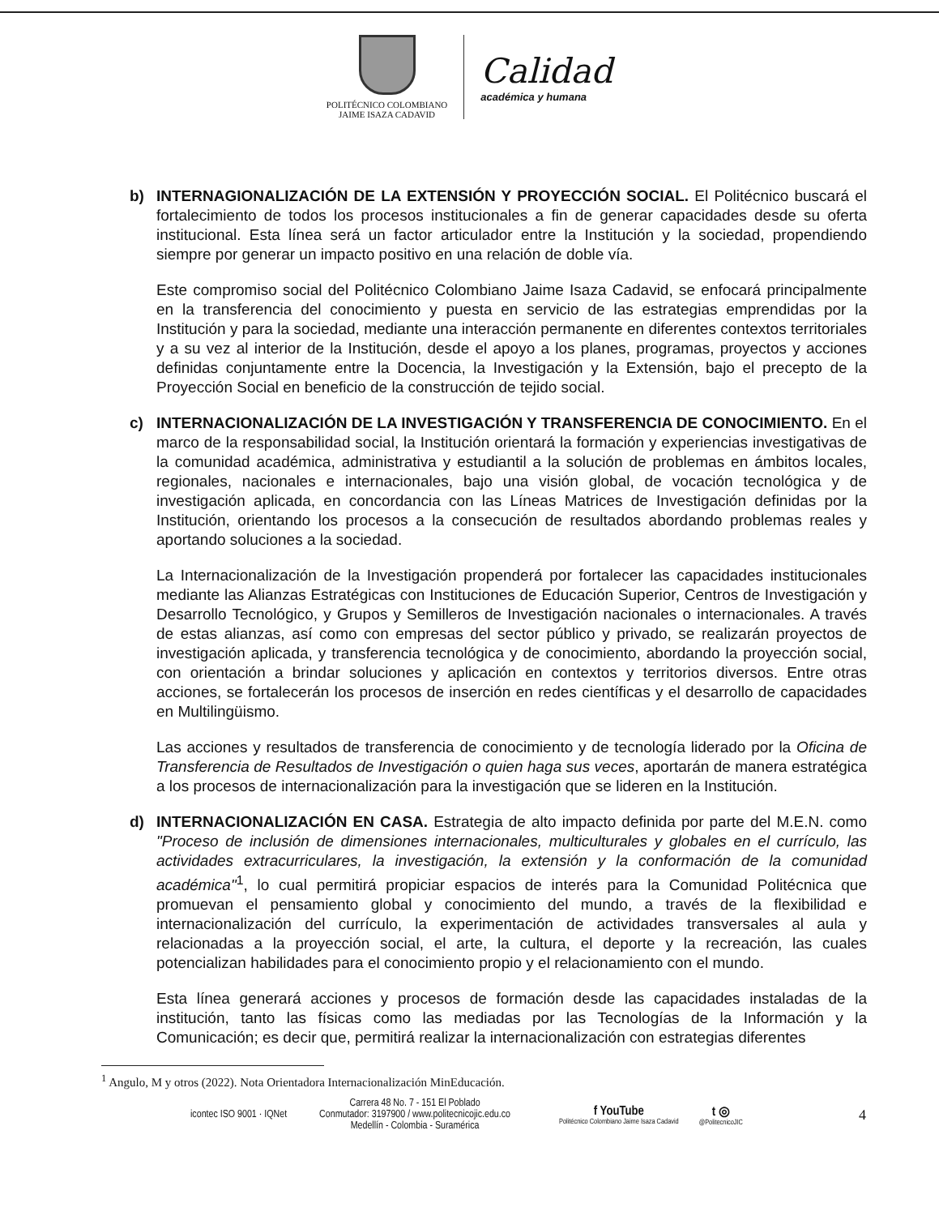POLITÉCNICO COLOMBIANO
JAIME ISAZA CADAVID
Calidad
académica y humana
b) INTERNAGIONALIZACIÓN DE LA EXTENSIÓN Y PROYECCIÓN SOCIAL. El Politécnico buscará el fortalecimiento de todos los procesos institucionales a fin de generar capacidades desde su oferta institucional. Esta línea será un factor articulador entre la Institución y la sociedad, propendiendo siempre por generar un impacto positivo en una relación de doble vía.
Este compromiso social del Politécnico Colombiano Jaime Isaza Cadavid, se enfocará principalmente en la transferencia del conocimiento y puesta en servicio de las estrategias emprendidas por la Institución y para la sociedad, mediante una interacción permanente en diferentes contextos territoriales y a su vez al interior de la Institución, desde el apoyo a los planes, programas, proyectos y acciones definidas conjuntamente entre la Docencia, la Investigación y la Extensión, bajo el precepto de la Proyección Social en beneficio de la construcción de tejido social.
c) INTERNACIONALIZACIÓN DE LA INVESTIGACIÓN Y TRANSFERENCIA DE CONOCIMIENTO. En el marco de la responsabilidad social, la Institución orientará la formación y experiencias investigativas de la comunidad académica, administrativa y estudiantil a la solución de problemas en ámbitos locales, regionales, nacionales e internacionales, bajo una visión global, de vocación tecnológica y de investigación aplicada, en concordancia con las Líneas Matrices de Investigación definidas por la Institución, orientando los procesos a la consecución de resultados abordando problemas reales y aportando soluciones a la sociedad.
La Internacionalización de la Investigación propenderá por fortalecer las capacidades institucionales mediante las Alianzas Estratégicas con Instituciones de Educación Superior, Centros de Investigación y Desarrollo Tecnológico, y Grupos y Semilleros de Investigación nacionales o internacionales. A través de estas alianzas, así como con empresas del sector público y privado, se realizarán proyectos de investigación aplicada, y transferencia tecnológica y de conocimiento, abordando la proyección social, con orientación a brindar soluciones y aplicación en contextos y territorios diversos. Entre otras acciones, se fortalecerán los procesos de inserción en redes científicas y el desarrollo de capacidades en Multilingüismo.
Las acciones y resultados de transferencia de conocimiento y de tecnología liderado por la Oficina de Transferencia de Resultados de Investigación o quien haga sus veces, aportarán de manera estratégica a los procesos de internacionalización para la investigación que se lideren en la Institución.
d) INTERNACIONALIZACIÓN EN CASA. Estrategia de alto impacto definida por parte del M.E.N. como "Proceso de inclusión de dimensiones internacionales, multiculturales y globales en el currículo, las actividades extracurriculares, la investigación, la extensión y la conformación de la comunidad académica"<sup>1</sup>, lo cual permitirá propiciar espacios de interés para la Comunidad Politécnica que promuevan el pensamiento global y conocimiento del mundo, a través de la flexibilidad e internacionalización del currículo, la experimentación de actividades transversales al aula y relacionadas a la proyección social, el arte, la cultura, el deporte y la recreación, las cuales potencializan habilidades para el conocimiento propio y el relacionamiento con el mundo.
Esta línea generará acciones y procesos de formación desde las capacidades instaladas de la institución, tanto las físicas como las mediadas por las Tecnologías de la Información y la Comunicación; es decir que, permitirá realizar la internacionalización con estrategias diferentes
<sup>1</sup> Angulo, M y otros (2022). Nota Orientadora Internacionalización MinEducación.
icontec ISO 9001 · IQNet
Carrera 48 No. 7 - 151 El Poblado
Conmutador: 3197900 / www.politecnicojic.edu.co
Medellín - Colombia - Suramérica
f YouTube
Politécnico Colombiano Jaime Isaza Cadavid
t ◎
@PolitecnicoJIC
4